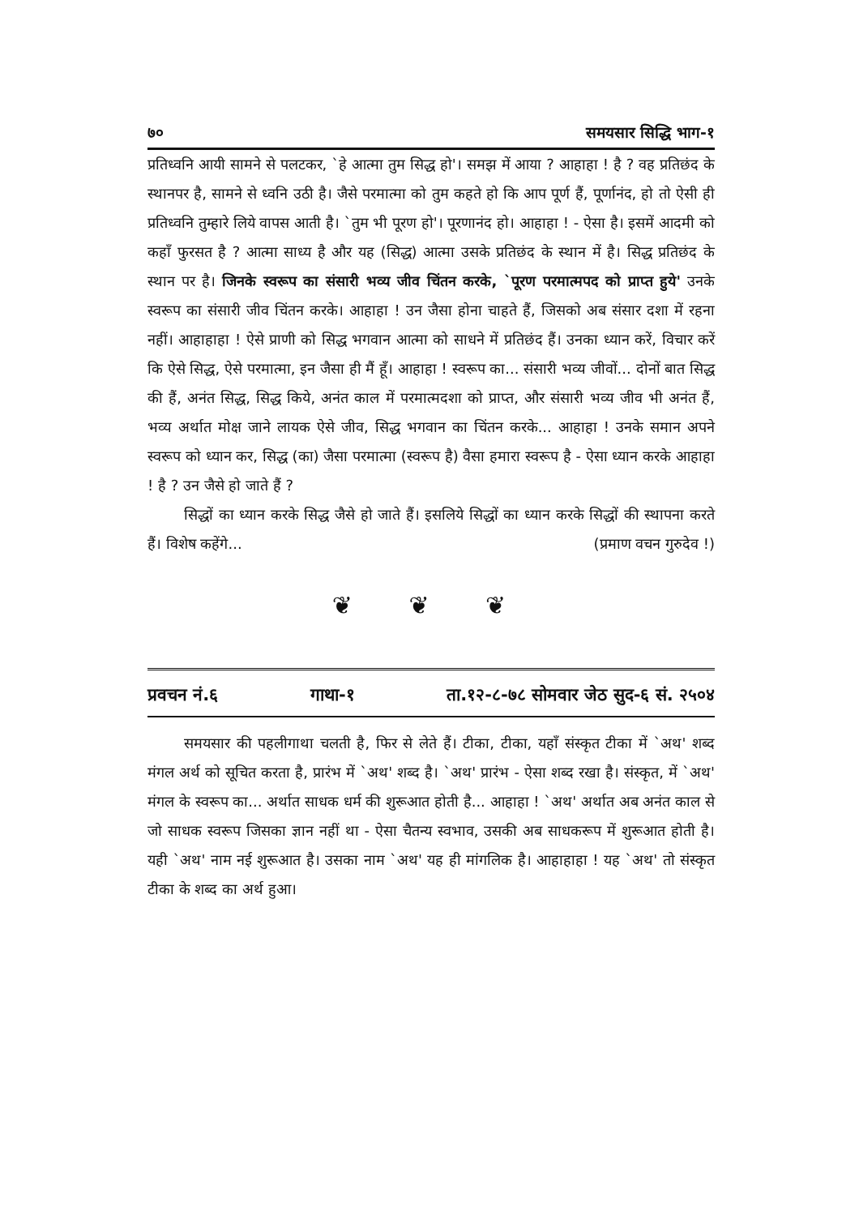७० समयसार सिद्धि भाग-१
प्रतिध्वनि आयी सामने से पलटकर, `हे आत्मा तुम सिद्ध हो'। समझ में आया ? आहाहा ! है ? वह प्रतिछंद के स्थानपर है, सामने से ध्वनि उठी है। जैसे परमात्मा को तुम कहते हो कि आप पूर्ण हैं, पूर्णानंद, हो तो ऐसी ही प्रतिध्वनि तुम्हारे लिये वापस आती है। `तुम भी पूरण हो'। पूरणानंद हो। आहाहा ! - ऐसा है। इसमें आदमी को कहाँ फुरसत है ? आत्मा साध्य है और यह (सिद्ध) आत्मा उसके प्रतिछंद के स्थान में है। सिद्ध प्रतिछंद के स्थान पर है। जिनके स्वरूप का संसारी भव्य जीव चिंतन करके, `पूरण परमात्मपद को प्राप्त हुये' उनके स्वरूप का संसारी जीव चिंतन करके। आहाहा ! उन जैसा होना चाहते हैं, जिसको अब संसार दशा में रहना नहीं। आहाहाहा ! ऐसे प्राणी को सिद्ध भगवान आत्मा को साधने में प्रतिछंद हैं। उनका ध्यान करें, विचार करें कि ऐसे सिद्ध, ऐसे परमात्मा, इन जैसा ही मैं हूँ। आहाहा ! स्वरूप का... संसारी भव्य जीवों... दोनों बात सिद्ध की हैं, अनंत सिद्ध, सिद्ध किये, अनंत काल में परमात्मदशा को प्राप्त, और संसारी भव्य जीव भी अनंत हैं, भव्य अर्थात मोक्ष जाने लायक ऐसे जीव, सिद्ध भगवान का चिंतन करके... आहाहा ! उनके समान अपने स्वरूप को ध्यान कर, सिद्ध (का) जैसा परमात्मा (स्वरूप है) वैसा हमारा स्वरूप है - ऐसा ध्यान करके आहाहा ! है ? उन जैसे हो जाते हैं ?
सिद्धों का ध्यान करके सिद्ध जैसे हो जाते हैं। इसलिये सिद्धों का ध्यान करके सिद्धों की स्थापना करते हैं। विशेष कहेंगे... (प्रमाण वचन गुरुदेव !)
❦ ❦ ❦
प्रवचन नं.६ गाथा-१ ता.१२-८-७८ सोमवार जेठ सुद-६ सं. २५०४
समयसार की पहलीगाथा चलती है, फिर से लेते हैं। टीका, टीका, यहाँ संस्कृत टीका में `अथ' शब्द मंगल अर्थ को सूचित करता है, प्रारंभ में `अथ' शब्द है। `अथ' प्रारंभ - ऐसा शब्द रखा है। संस्कृत, में `अथ' मंगल के स्वरूप का... अर्थात साधक धर्म की शुरूआत होती है... आहाहा ! `अथ' अर्थात अब अनंत काल से जो साधक स्वरूप जिसका ज्ञान नहीं था - ऐसा चैतन्य स्वभाव, उसकी अब साधकरूप में शुरूआत होती है। यही `अथ' नाम नई शुरूआत है। उसका नाम `अथ' यह ही मांगलिक है। आहाहाहा ! यह `अथ' तो संस्कृत टीका के शब्द का अर्थ हुआ।